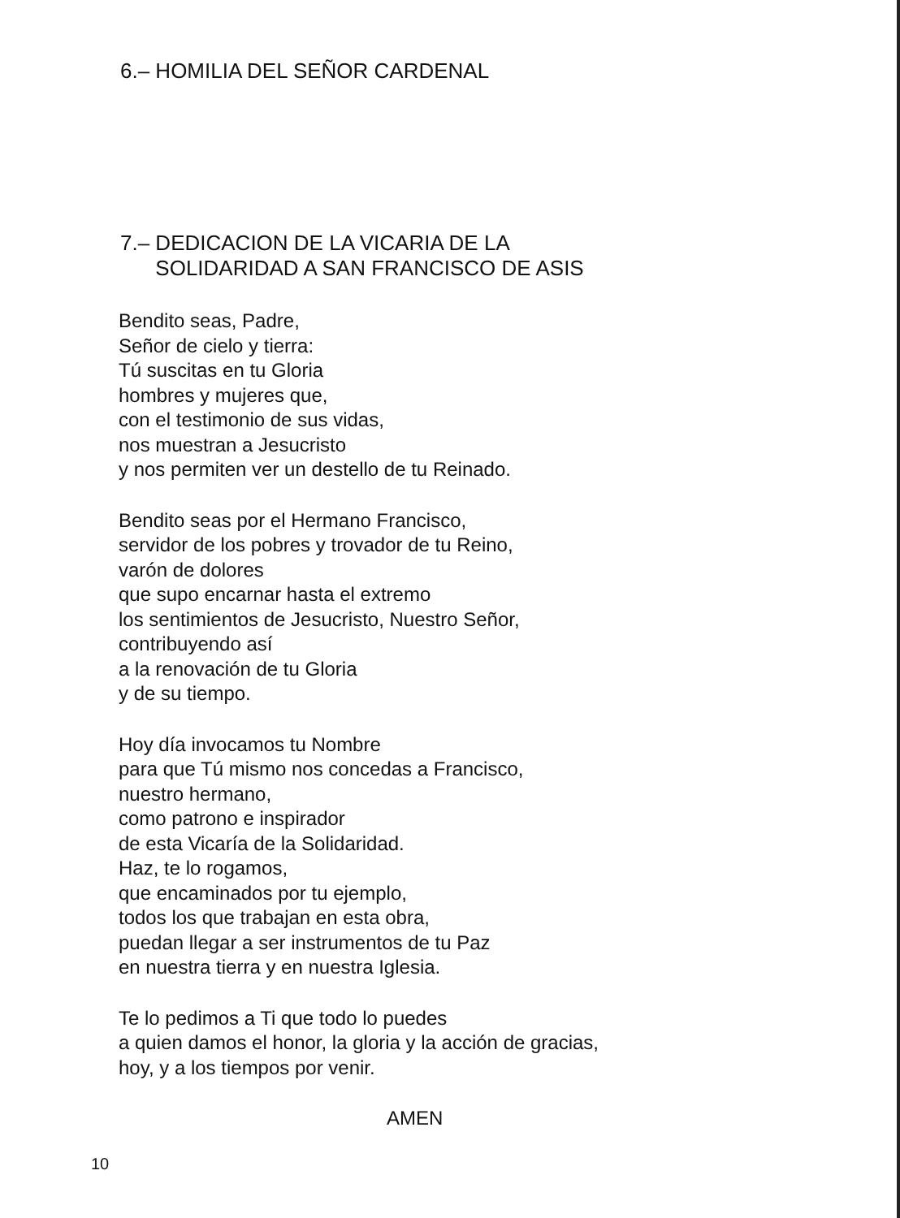6.– HOMILIA DEL SEÑOR CARDENAL
7.– DEDICACION DE LA VICARIA DE LA
SOLIDARIDAD A SAN FRANCISCO DE ASIS
Bendito seas, Padre,
Señor de cielo y tierra:
Tú suscitas en tu Gloria
hombres y mujeres que,
con el testimonio de sus vidas,
nos muestran a Jesucristo
y nos permiten ver un destello de tu Reinado.
Bendito seas por el Hermano Francisco,
servidor de los pobres y trovador de tu Reino,
varón de dolores
que supo encarnar hasta el extremo
los sentimientos de Jesucristo, Nuestro Señor,
contribuyendo así
a la renovación de tu Gloria
y de su tiempo.
Hoy día invocamos tu Nombre
para que Tú mismo nos concedas a Francisco,
nuestro hermano,
como patrono e inspirador
de esta Vicaría de la Solidaridad.
Haz, te lo rogamos,
que encaminados por tu ejemplo,
todos los que trabajan en esta obra,
puedan llegar a ser instrumentos de tu Paz
en nuestra tierra y en nuestra Iglesia.
Te lo pedimos a Ti que todo lo puedes
a quien damos el honor, la gloria y la acción de gracias,
hoy, y a los tiempos por venir.
AMEN
10